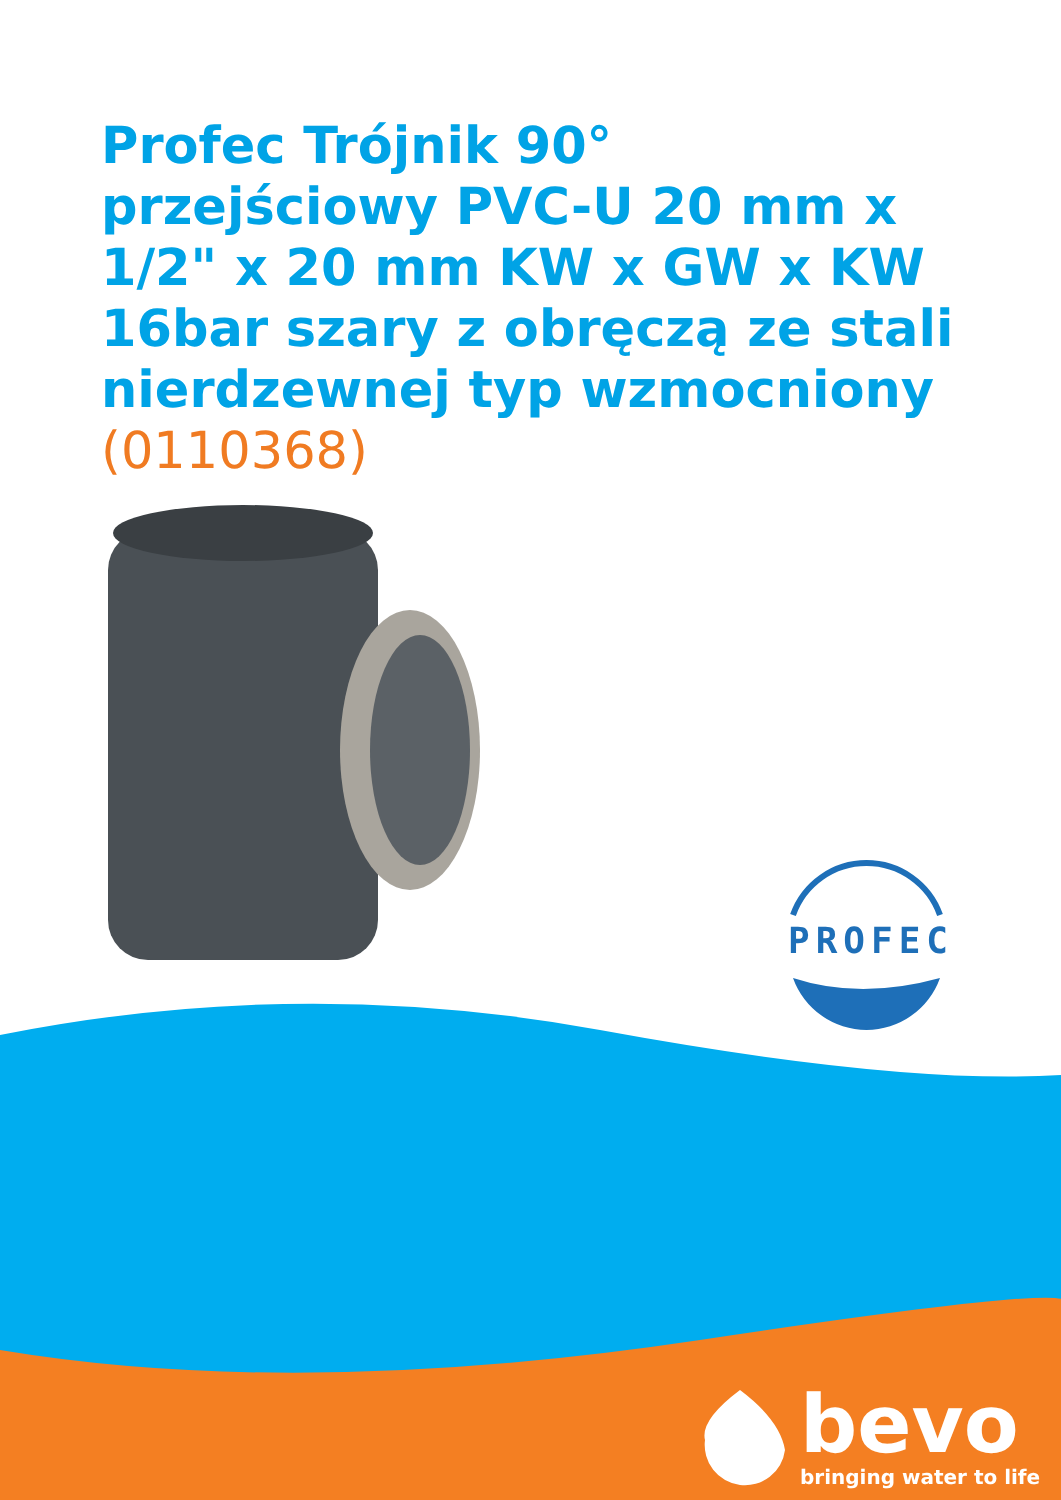Profec Trójnik 90° przejściowy PVC-U 20 mm x 1/2" x 20 mm KW x GW x KW 16bar szary z obręczą ze stali nierdzewnej typ wzmocniony (0110368)
PROFEC
bevo
bringing water to life